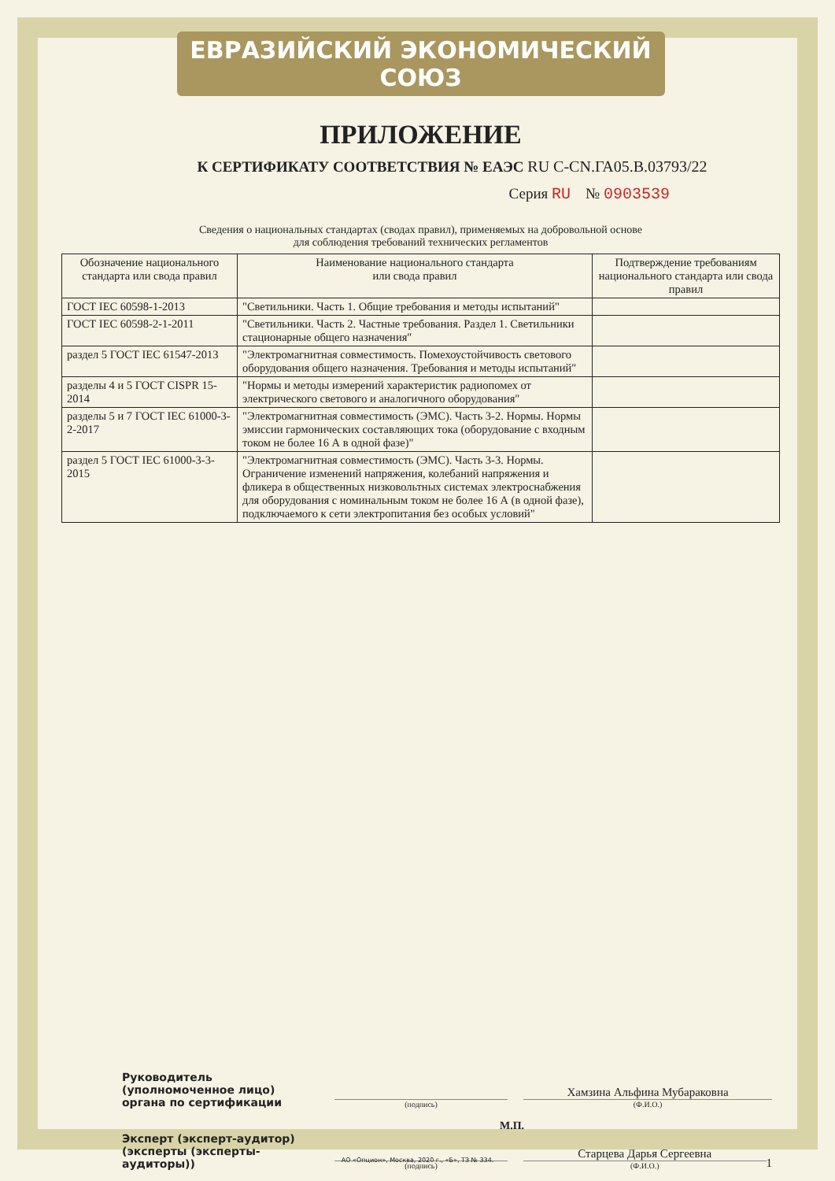ЕВРАЗИЙСКИЙ ЭКОНОМИЧЕСКИЙ СОЮЗ
ПРИЛОЖЕНИЕ
К СЕРТИФИКАТУ СООТВЕТСТВИЯ № ЕАЭС RU C-CN.ГА05.В.03793/22
Серия RU № 0903539
Сведения о национальных стандартах (сводах правил), применяемых на добровольной основе
для соблюдения требований технических регламентов
| Обозначение национального стандарта или свода правил | Наименование национального стандарта или свода правил | Подтверждение требованиям национального стандарта или свода правил |
| --- | --- | --- |
| ГОСТ IEC 60598-1-2013 | "Светильники. Часть 1. Общие требования и методы испытаний" | |
| ГОСТ IEC 60598-2-1-2011 | "Светильники. Часть 2. Частные требования. Раздел 1. Светильники стационарные общего назначения" | |
| раздел 5 ГОСТ IEC 61547-2013 | "Электромагнитная совместимость. Помехоустойчивость светового оборудования общего назначения. Требования и методы испытаний" | |
| разделы 4 и 5 ГОСТ CISPR 15-2014 | "Нормы и методы измерений характеристик радиопомех от электрического светового и аналогичного оборудования" | |
| разделы 5 и 7 ГОСТ IEC 61000-3-2-2017 | "Электромагнитная совместимость (ЭМС). Часть 3-2. Нормы. Нормы эмиссии гармонических составляющих тока (оборудование с входным током не более 16 А в одной фазе)" | |
| раздел 5 ГОСТ IEC 61000-3-3-2015 | "Электромагнитная совместимость (ЭМС). Часть 3-3. Нормы. Ограничение изменений напряжения, колебаний напряжения и фликера в общественных низковольтных системах электроснабжения для оборудования с номинальным током не более 16 А (в одной фазе), подключаемого к сети электропитания без особых условий" | |
Руководитель (уполномоченное лицо) органа по сертификации
(подпись)
Хамзина Альфина Мубараковна
(Ф.И.О.)
М.П.
Эксперт (эксперт-аудитор) (эксперты (эксперты-аудиторы))
(подпись)
Старцева Дарья Сергеевна
(Ф.И.О.)
1
АО «Опцион», Москва, 2020 г., «Б», ТЗ № 334.